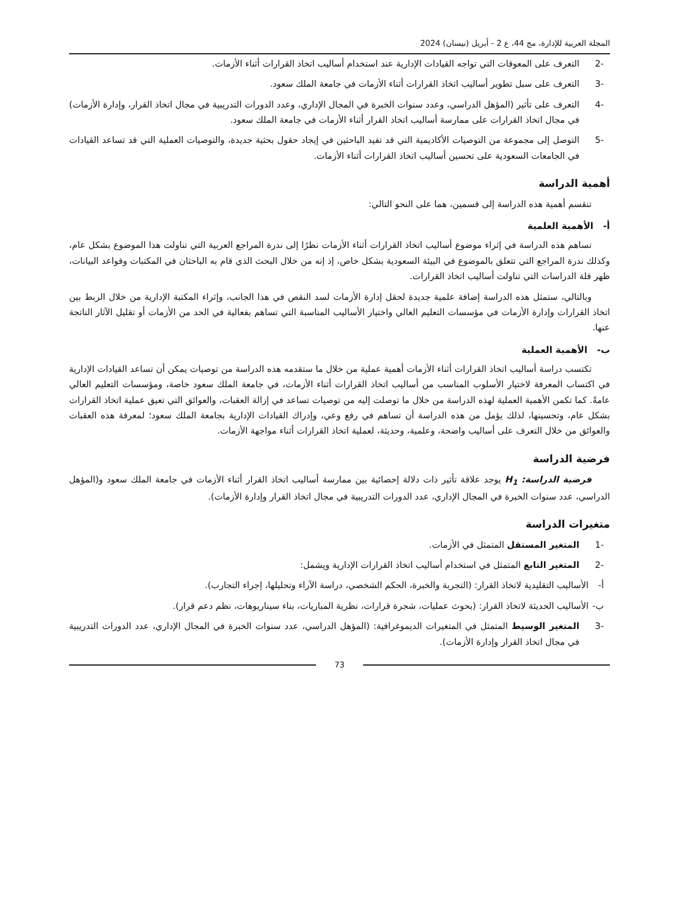المجلة العربية للإدارة، مج 44، ع 2 - أبريل (نيسان) 2024
-2 التعرف على المعوقات التي تواجه القيادات الإدارية عند استخدام أساليب اتخاذ القرارات أثناء الأزمات.
-3 التعرف على سبل تطوير أساليب اتخاذ القرارات أثناء الأزمات في جامعة الملك سعود.
-4 التعرف على تأثير (المؤهل الدراسي، وعدد سنوات الخبرة في المجال الإداري، وعدد الدورات التدريبية في مجال اتخاذ القرار، وإدارة الأزمات) في مجال اتخاذ القرارات على ممارسة أساليب اتخاذ القرار أثناء الأزمات في جامعة الملك سعود.
-5 التوصل إلى مجموعة من التوصيات الأكاديمية التي قد تفيد الباحثين في إيجاد حقول بحثية جديدة، والتوصيات العملية التي قد تساعد القيادات في الجامعات السعودية على تحسين أساليب اتخاذ القرارات أثناء الأزمات.
أهمية الدراسة
تنقسم أهمية هذه الدراسة إلى قسمين، هما على النحو التالي:
أ- الأهمية العلمية
تساهم هذه الدراسة في إثراء موضوع أساليب اتخاذ القرارات أثناء الأزمات نظرًا إلى ندرة المراجع العربية التي تناولت هذا الموضوع بشكل عام، وكذلك ندرة المراجع التي تتعلق بالموضوع في البيئة السعودية بشكل خاص، إذ إنه من خلال البحث الذي قام به الباحثان في المكتبات وقواعد البيانات، ظهر قلة الدراسات التي تناولت أساليب اتخاذ القرارات.
وبالتالي، ستمثل هذه الدراسة إضافة علمية جديدة لحقل إدارة الأزمات لسد النقص في هذا الجانب، وإثراء المكتبة الإدارية من خلال الربط بين اتخاذ القرارات وإدارة الأزمات في مؤسسات التعليم العالي واختيار الأساليب المناسبة التي تساهم بفعالية في الحد من الأزمات أو تقليل الآثار الناتجة عنها.
ب- الأهمية العملية
تكتسب دراسة أساليب اتخاذ القرارات أثناء الأزمات أهمية عملية من خلال ما ستقدمه هذه الدراسة من توصيات يمكن أن تساعد القيادات الإدارية في اكتساب المعرفة لاختيار الأسلوب المناسب من أساليب اتخاذ القرارات أثناء الأزمات، في جامعة الملك سعود خاصة، ومؤسسات التعليم العالي عامةً. كما تكمن الأهمية العملية لهذه الدراسة من خلال ما توصلت إليه من توصيات تساعد في إزالة العقبات، والعوائق التي تعيق عملية اتخاذ القرارات بشكل عام، وتحسينها، لذلك يؤمل من هذه الدراسة أن تساهم في رفع وعي، وإدراك القيادات الإدارية بجامعة الملك سعود؛ لمعرفة هذه العقبات والعوائق من خلال التعرف على أساليب واضحة، وعلمية، وحديثة، لعملية اتخاذ القرارات أثناء مواجهة الأزمات.
فرضية الدراسة
فرضية الدراسة: H<sub>1</sub> يوجد علاقة تأثير ذات دلالة إحصائية بين ممارسة أساليب اتخاذ القرار أثناء الأزمات في جامعة الملك سعود و(المؤهل الدراسي، عدد سنوات الخبرة في المجال الإداري، عدد الدورات التدريبية في مجال اتخاذ القرار وإدارة الأزمات).
متغيرات الدراسة
-1 المتغير المستقل المتمثل في الأزمات.
-2 المتغير التابع المتمثل في استخدام أساليب اتخاذ القرارات الإدارية ويشمل:
أ- الأساليب التقليدية لاتخاذ القرار: (التجربة والخبرة، الحكم الشخصي، دراسة الآراء وتحليلها، إجراء التجارب).
ب- الأساليب الحديثة لاتخاذ القرار: (بحوث عمليات، شجرة قرارات، نظرية المباريات، بناء سيناريوهات، نظم دعم قرار).
-3 المتغير الوسيط المتمثل في المتغيرات الديموغرافية: (المؤهل الدراسي، عدد سنوات الخبرة في المجال الإداري، عدد الدورات التدريبية في مجال اتخاذ القرار وإدارة الأزمات).
73